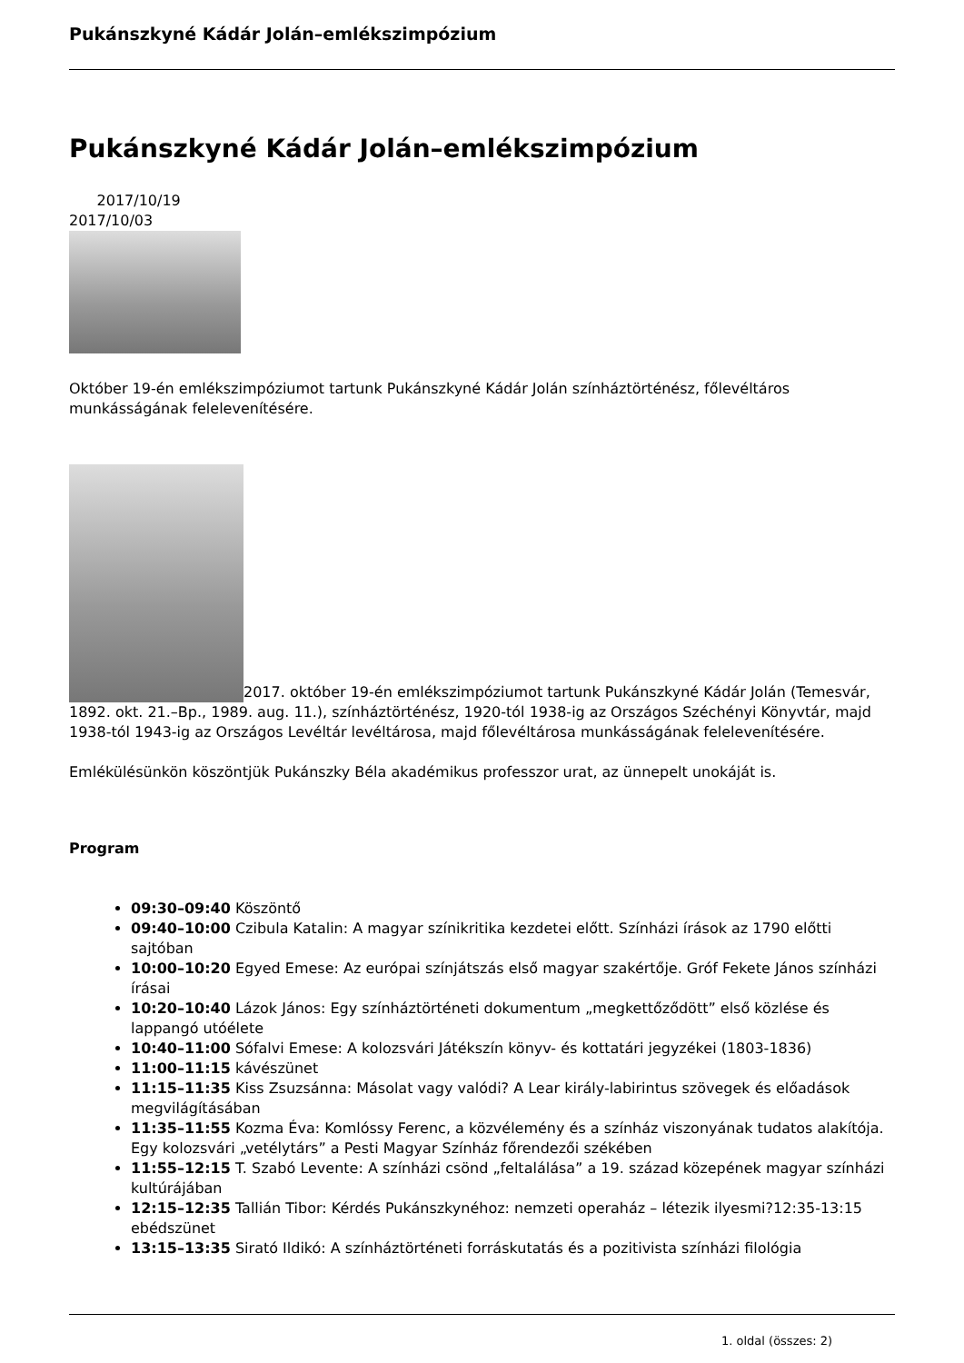Pukánszkyné Kádár Jolán–emlékszimpózium
Pukánszkyné Kádár Jolán–emlékszimpózium
2017/10/19
2017/10/03
Október 19-én emlékszimpóziumot tartunk Pukánszkyné Kádár Jolán színháztörténész, főlevéltáros munkásságának felelevenítésére.
2017. október 19-én emlékszimpóziumot tartunk Pukánszkyné Kádár Jolán (Temesvár, 1892. okt. 21.–Bp., 1989. aug. 11.), színháztörténész, 1920-tól 1938-ig az Országos Széchényi Könyvtár, majd 1938-tól 1943-ig az Országos Levéltár levéltárosa, majd főlevéltárosa munkásságának felelevenítésére.
Emlékülésünkön köszöntjük Pukánszky Béla akadémikus professzor urat, az ünnepelt unokáját is.
Program
09:30–09:40 Köszöntő
09:40–10:00 Czibula Katalin: A magyar színikritika kezdetei előtt. Színházi írások az 1790 előtti sajtóban
10:00–10:20 Egyed Emese: Az európai színjátszás első magyar szakértője. Gróf Fekete János színházi írásai
10:20–10:40 Lázok János: Egy színháztörténeti dokumentum „megkettőződött” első közlése és lappangó utóélete
10:40–11:00 Sófalvi Emese: A kolozsvári Játékszín könyv- és kottatári jegyzékei (1803-1836)
11:00–11:15 kávészünet
11:15–11:35 Kiss Zsuzsánna: Másolat vagy valódi? A Lear király-labirintus szövegek és előadások megvilágításában
11:35–11:55 Kozma Éva: Komlóssy Ferenc, a közvélemény és a színház viszonyának tudatos alakítója. Egy kolozsvári „vetélytárs” a Pesti Magyar Színház főrendezői székében
11:55–12:15 T. Szabó Levente: A színházi csönd „feltalálása” a 19. század közepének magyar színházi kultúrájában
12:15–12:35 Tallián Tibor: Kérdés Pukánszkynéhoz: nemzeti operaház – létezik ilyesmi?12:35-13:15 ebédszünet
13:15–13:35 Sirató Ildikó: A színháztörténeti forráskutatás és a pozitivista színházi filológia
1. oldal (összes: 2)